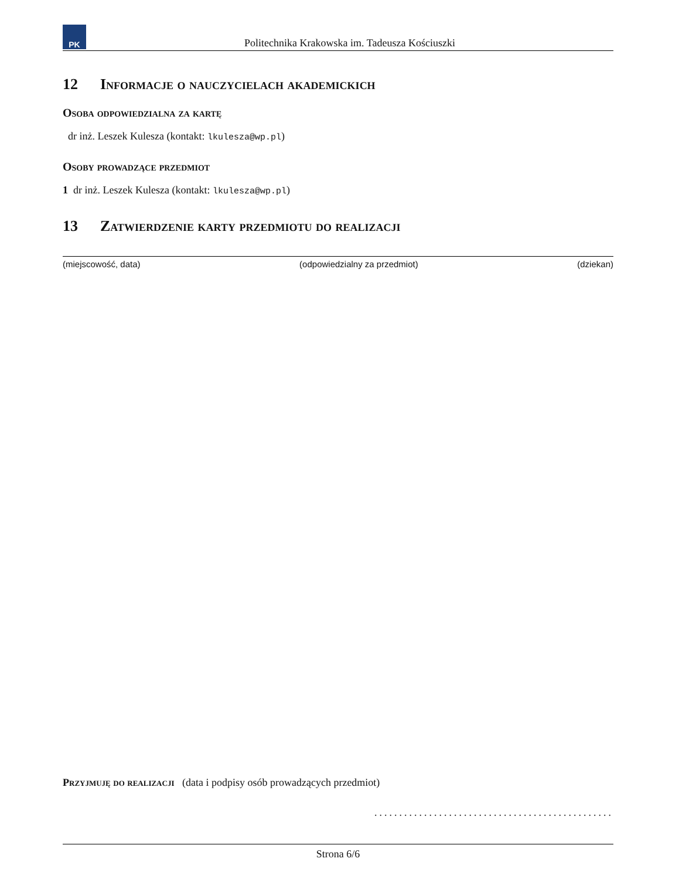PK
Politechnika Krakowska im. Tadeusza Kościuszki
12 Informacje o nauczycielach akademickich
Osoba odpowiedzialna za kartę
dr inż. Leszek Kulesza (kontakt: lkulesza@wp.pl)
Osoby prowadzące przedmiot
1 dr inż. Leszek Kulesza (kontakt: lkulesza@wp.pl)
13 Zatwierdzenie karty przedmiotu do realizacji
(miejscowość, data) (odpowiedzialny za przedmiot) (dziekan)
Przyjmuję do realizacji (data i podpisy osób prowadzących przedmiot)
................................................
Strona 6/6